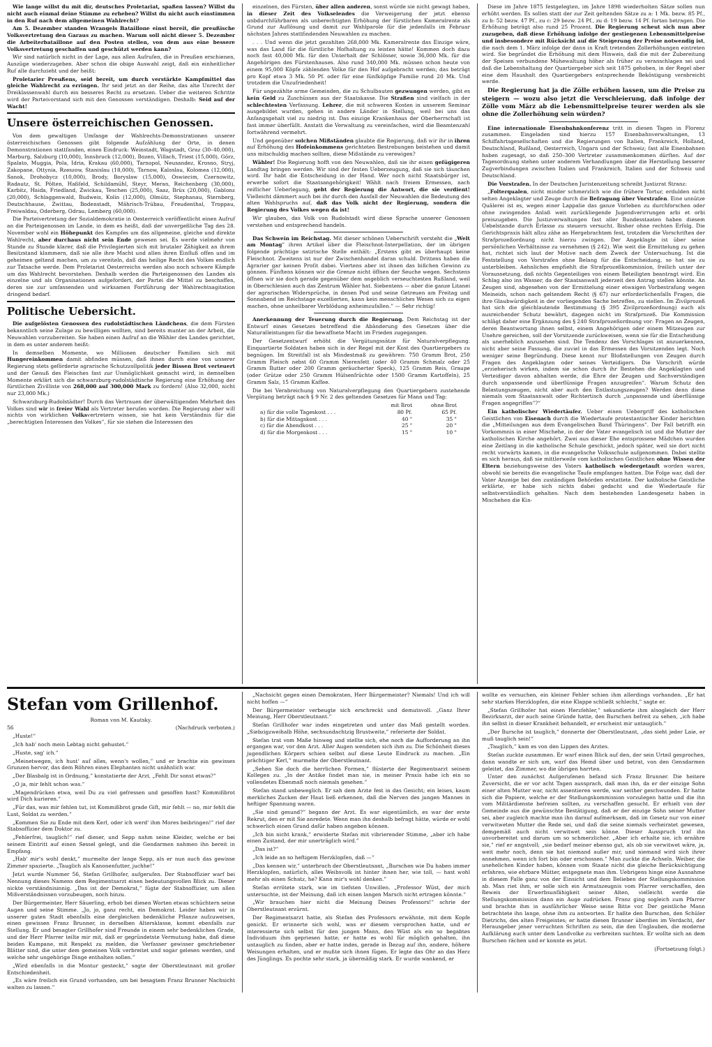Wie lange willst du mit dir, deutsches Proletariat, spaßen lassen? Willst du nicht auch einmal deine Stimme zu erheben? Willst du nicht auch einstimmen in den Ruf nach dem allgemeinen Wahlrecht?
Am 5. Dezember standen Wrangels Bataillone einst bereit, die preußische Volksvertretung den Garaus zu machen. Warum soll nicht dieser 5. Dezember die Arbeiterbataillone auf den Posten stellen, von dem aus eine bessere Volksvertretung geschaffen und geschützt werden kann?
Wir sind natürlich nicht in der Lage, aus allen Aufrufen, die in Preußen erschienen, Auszüge wiederzugeben. Aber schon die obige Auswahl zeigt, daß ein einheitlicher Ruf alle durchzieht und der heißt:
Proletarier Preußens, seid bereit, um durch verstärkte Kampfmittel das gleiche Wahlrecht zu erringen. Ihr seid jetzt an der Reihe, das alte Unrecht der Dreiklassenwahl durch ein besseres Recht zu ersetzen. Ueber die weiteren Schritte wird der Parteivorstand sich mit den Genossen verständigen. Deshalb: Seid auf der Wacht!
Unsere österreichischen Genossen.
Von dem gewaltigen Umfange der Wahlrechts-Demonstrationen unserer österreichischen Genossen gibt folgende Aufzählung der Orte, in denen Demonstrationen stattfanden, einen Eindruck: Weinstadt, Wagstadt, Graz (30–40,000), Marburg, Salzburg (10,000), Innsbruck (12,000), Bozen, Villach, Triest (15,000), Görz, Spalato, Muggia, Pola, Idria, Krakau (60,000), Tarnopol, Neusandez, Krosno, Stryj, Zakopane, Ottynia, Rzeszow, Stanislau (18,000), Tarnow, Kaloslau, Kolomea (12,000), Sanok, Drohobycz (10,000), Brody, Boryslaw (15,000), Oswiecim, Czernowitz, Radautz, St. Pölten, Haßfeld, Schildamühl, Steyr, Meran, Reichenberg (30,000), Karbitz, Haida, Friedland, Zwickau, Teschen (25,000), Saaz, Brüx (20,000), Gablonz (20,000), Schlaggenwald, Budweis, Kolin (12,000), Olmütz, Stephanau, Sternberg, Deutschhause, Zwittau, Bodenstadt, Mährisch-Trübau, Freudenthal, Troppau, Freiwaldau, Oderberg, Odrau, Lemberg (60,000).
Die Parteivertretung der Sozialdemokratie in Oesterreich veröffentlicht einen Aufruf an die Parteigenossen im Lande, in dem es heißt, daß der unvergeßliche Tag des 28. November wohl ein Höhepunkt des Kampfes um das allgemeine, gleiche und direkte Wahlrecht, aber durchaus nicht sein Ende gewesen sei. Es werde vielmehr von Stunde zu Stunde klarer, daß die Privilegierten sich mit brutaler Zähigkeit an ihrem Besitzstand klammern, daß sie alle ihre Macht und allen ihren Einfluß offen und im geheimen geltend machen, um zu vereiteln, daß das heilige Recht des Volkes endlich zur Tatsache werde. Dem Proletariat Oesterreichs werden also noch schwere Kämpfe um das Wahlrecht bevorstehen. Deshalb werden die Parteigenossen des Landes als einzelne und als Organisationen aufgefordert, der Partei die Mittel zu beschaffen, deren sie zur umfassenden und wirksamen Fortführung der Wahlrechtsagitation dringend bedarf.
Politische Uebersicht.
Die aufgelösten Genossen des rudolstädtischen Ländchens, die dem Fürsten bekanntlich seine Zulage zu bewilligen wollten, sind bereits munter an der Arbeit, die Neuwahlen vorzubereiten. Sie haben einen Aufruf an die Wähler des Landes gerichtet, in dem es unter anderem heißt:
In demselben Momente, wo Millionen deutscher Familien sich mit Hungereinkommen damit abfinden müssen, daß ihnen durch eine von unserer Regierung stets geförderte agrarische Schutzzollpolitik jeder Bissen Brot verteuert und der Genuß des Fleisches fast zur Unmöglichkeit gemacht wird, in demselben Momente erklärt sich die schwarzburg-rudolstädtische Regierung eine Erhöhung der fürstlichen Zivilliste von 268,000 auf 300,000 Mark zu fordern! (Also 32,000, nicht nur 23,000 Mk.)
Schwarzburg-Rudolstädter! Durch das Vertrauen der überwältigenden Mehrheit des Volkes sind wir in freier Wahl als Vertreter berufen worden. Die Regierung aber will nichts von wirklichen Volksvertretern wissen, sie hat kein Verständnis für die „berechtigten Interessen des Volkes“, für sie stehen die Interessen des
einzelnen, des Fürsten, über allen anderen, sonst würde sie nicht gewagt haben, in dieser Zeit des Volkselendes die Verweigerung der jetzt ebenso unbdurchführbaren als unberechtigten Erhöhung der fürstlichen Kameralrente als Grund zur Auflösung und damit zur Wahlparole für die jedenfalls im Februar nächsten Jahres stattfindenden Neuwahlen zu machen.
. . . Und wenn die jetzt gezahlten 268,000 Mk. Kameralrente das Einzige wäre, was das Land für die fürstliche Hofhaltung zu leisten hätte! Kommen doch dazu noch fast 40,000 Mk. für den Unterhalt der Schlösser, sowie 36,000 Mk. für die Angehörigen des Fürstenhauses. Also rund 340,000 Mk. müssen schon heute von einem 95,000 Köpfe zählenden Volke für den Hof aufgebracht werden; das beträgt pro Kopf etwa 3 Mk. 50 Pf. oder für eine fünfköpfige Familie rund 20 Mk. Und trotzdem die Unzufriedenheit!
Für ungezählte arme Gemeinden, die zu Schulbauten gezwungen werden, gibt es kein Geld zu Zuschüssen aus der Staatskasse. Die Straßen sind vielfach in der schlechtesten Verfassung. Lehrer, die mit schweren Kosten in unserem Seminar ausgebildet wurden, gehen in andere Länder in Stellung, weil bei uns das Anfangsgehalt viel zu niedrig ist. Das einzige Krankenhaus der Oberherrschaft ist fast immer überfüllt. Anstatt die Verwaltung zu vereinfachen, wird die Beamtenzahl fortwährend vermehrt.
Und gegenüber solchen Mißständen glaubte die Regierung, daß wir ihr in ihren auf Erhöhung des Hofeinkommens gerichteten Bestrebungen beistehen und damit uns mitschuldig machen sollten, diese Mißstände zu verewigen?
Wähler! Die Regierung hofft von den Neuwahlen, daß sie ihr einen gefügigeren Landtag bringen werden. Wir sind der festen Ueberzeugung, daß sie sich täuschen wird. Ihr habt die Entscheidung in der Hand. Wer noch nicht Staatsbürger ist, erwerbe sofort die Staatsangehörigkeit! Wählt nach freiem Ermessen, nach reiflicher Ueberlegung, gebt der Regierung die Antwort, die sie verdient! Vielleicht dämmert auch bei ihr durch den Ausfall der Neuwahlen die Bedeutung des alten Wahlspruchs auf, daß das Volk nicht der Regierung, sondern die Regierung des Volkes wegen da ist!
Wir glauben, das Volk von Rudolstadt wird diese Sprache unserer Genossen verstehen und entsprechend handeln.
Das Schwein im Reichstag. Mit dieser schönen Ueberschrift versteht die „Welt am Montag“ ihren Artikel über die Fleischnot-Interpellation, der im übrigen folgende prächtige satirische Stelle enthält: „Erstens gibt es überhaupt keine Fleischnot. Zweitens ist nur der Zwischenhandel daran schuld. Drittens haben die Agrarier gar keinen Profit dabei. Viertens aber ist ihnen das bißchen Gewinn zu gönnen. Fünftens können wir die Grenze nicht öffnen der Seuche wegen. Sechstens öffnen wir sie doch gerade gegenüber dem angeblich verseuchtesten Rußland, weil in Oberschlesien auch das Zentrum Wähler hat. Siebentens — aber die ganze Litanei der agrarischen Widersprüche, in denen Pod und seine Getreuen am Freitag und Sonnabend im Reichstage exzellierten, kann kein menschliches Wesen sich zu eigen machen, ohne unheilbarer Verblödung anheimzufallen.“ — Sehr richtig!
Anerkennung der Teuerung durch die Regierung. Dem Reichstag ist der Entwurf eines Gesetzes betreffend die Abänderung des Gesetzes über die Naturalleistungen für die bewaffnete Macht im Frieden zugegangen.
Der Gesetzentwurf erhöht die Vergütungssätze für Naturalverpflegung. Einquartierte Soldaten haben sich in der Regel mit der Kost des Quartiergebers zu begnügen. Im Streitfall ist als Mindestmaß zu gewähren: 750 Gramm Brot, 250 Gramm Fleisch nebst 60 Gramm Nierenfett (oder 40 Gramm Schmalz oder 25 Gramm Butter oder 200 Gramm geräucherter Speck), 125 Gramm Reis, Graupe (oder Grütze oder 250 Gramm Hülsenfrüchte oder 1500 Gramm Kartoffeln), 25 Gramm Salz, 15 Gramm Kaffee.
Die bei Verabreichung von Naturalverpflegung den Quartiergebern zustehende Vergütung beträgt nach § 9 Nr. 2 des geltenden Gesetzes für Mann und Tag:
| | mit Brot | ohne Brot |
| --- | --- | --- |
| a) für die volle Tageskost . . . | 80 Pf. | 65 Pf. |
| b) für die Mittagskost . . . | 40 " | 35 " |
| c) für die Abendkost . . . | 25 " | 20 " |
| d) für die Morgenkost . . . | 15 " | 10 " |
Diese im Jahre 1875 festgelegten, im Jahre 1898 wiederholten Sätze sollen nun erhöht werden. Es sollen statt der zur Zeit geltenden Sätze zu a: 1 Mk. bezw. 85 Pf., zu b: 52 bezw. 47 Pf., zu c: 29 bezw. 24 Pf., zu d: 19 bezw. 14 Pf. fortan betragen. Die Erhöhung beträgt also rund 25 Prozent. Die Regierung scheut sich nun aber zuzugeben, daß diese Erhöhung infolge der gestiegenen Lebensmittelpreise und insbesondere mit Rücksicht auf die Steigerung der Preise notwendig ist, die nach dem 1. März infolge der dann in Kraft tretenden Zollerhöhungen eintreten wird. Sie begründet die Erhöhung mit dem Hinweis, daß die mit der Zubereitung der Speisen verbundene Mühewaltung höher als früher zu veranschlagen sei und daß die Lebenshaltung der Quartiergeber sich seit 1875 gehoben, in der Regel aber eine dem Haushalt des Quartiergebers entsprechende Beköstigung verabreicht werde.
Die Regierung hat ja die Zölle erhöhen lassen, um die Preise zu steigern — wozu also jetzt die Verschleierung, daß infolge der Zölle vom März ab die Lebensmittelpreise teurer werden als sie ohne die Zollerhöhung sein würden?
Eine internationale Eisenbahnkonferenz tritt in diesen Tagen in Florenz zusammen. Eingeladen sind hierzu 157 Eisenbahnverwaltungen, 13 Schiffahrtsgesellschaften und die Regierungen von Italien, Frankreich, Holland, Deutschland, Rußland, Oesterreich, Ungarn und der Schweiz; fast alle Eisenbahnen haben zugesagt, so daß 250–300 Vertreter zusammenkommen dürften. Auf der Tagesordnung stehen unter anderem Verhandlungen über die Herstellung besserer Zugverbindungen zwischen Italien und Frankreich, Italien und der Schweiz und Deutschland.
Die Vorstrafen. In der Deutschen Juristenzeitung schreibt Justizrat Stranz:
„Folterqualen, nicht minder schmerzlich wie die frühere Tortur, erdulden nicht selten Angeklagter und Zeuge durch die Befragung über Vorstrafen. Eine unnütze Quälerei ist es, wegen einer Lappalie das ganze Vorleben zu durchforschen oder ohne zwingenden Anlaß weit zurückliegende Jugendverirrungen arbi et orbi preiszugeben. Die Justizverwaltungen fast aller Bundesstaaten haben diesem Uebelstande durch Erlasse zu steuern versucht. Bisher ohne rechten Erfolg. Die Gerichtspraxis hält allzu zähe an Hergebrachtem fest, trotzdem die Vorschriften der Strafprozeßordnung nicht hierzu zwingen. Der Angeklagte ist über seine persönlichen Verhältnisse zu vernehmen (§ 242). Wie weit die Ermittelung zu gehen hat, richtet sich laut der Motive nach dem Zweck der Untersuchung. Ist die Feststellung von Vorstrafen ohne Belang für die Entscheidung, so hat sie zu unterbleiben. Aehnliches empfiehlt die Strafprozeßkommission, freilich unter der Voraussetzung, daß nichts Gegenteiliges von einem Beteiligten beantragt wird. Ein Schlag also ins Wasser, da der Staatsanwalt jederzeit den Antrag stellen könnte. An Zeugen sind, abgesehen von der Ermittelung einer etwaigen Vorbestrafung wegen Meineids, schon nach geltendem Recht (§ 67) nur erforderlichenfalls Fragen, die ihre Glaubwürdigkeit in der vorliegenden Sache betreffen, zu stellen. Im Zivilprozeß hat sich die gleichlautende Bestimmung (§ 395 Zivilprozeßordnung) auch als ausreichender Schutz bewährt, dagegen nicht im Strafprozeß. Die Kommission schlägt daher eine Ergänzung des § 240 Strafprozeßordnung vor: Fragen an Zeugen, deren Beantwortung ihnen selbst, einem Angehörigen oder einem Mitzeugen zur Unehre gereichen, soll der Vorsitzende zurückweisen, wenn sie für die Entscheidung als unerheblich anzusehen sind. Die Tendenz des Vorschlages ist anzuerkennen, nicht aber seine Fassung, die zuviel in das Ermessen des Vorsitzenden legt. Noch weniger seine Begründung. Diese kennt nur Bloßstellungen von Zeugen durch Fragen des Angeklagten oder seines Verteidigers. Die Vorschrift würde „erzieherisch wirken, indem sie schon durch ihr Bestehen die Angeklagten und Verteidiger davon abhalten werde, die Ehre der Zeugen und Sachverständigen durch unpassende und überflüssige Fragen anzugreifen“. Warum Schutz den Belastungszeugen, nicht aber auch den Entlastungszeugen? Werden denn diese niemals vom Staatsanwalt oder Richtertisch durch „unpassende und überflüssige Fragen angegriffen“?“
Ein katholischer Wiedertäufer. Ueber einen Uebergriff des katholischen Geistlichen von Eisenach durch die Wiedertaufe protestantischer Kinder berichten die „Mitteilungen aus dem Evangelischen Bund Thüringens“. Der Fall betrifft ein Vorkommnis in einer Mischehe, in der der Vater evangelisch ist und die Mutter der katholischen Kirche angehört. Zwei aus dieser Ehe entsprossene Mädchen wurden eine Zeitlang in die katholische Schule geschickt, jedoch später, weil sie dort nicht recht vorwärts kamen, in die evangelische Volksschule aufgenommen. Dabei stellte es sich heraus, daß sie mittlerweile vom katholischen Geistlichen ohne Wissen der Eltern beziehungsweise des Vaters katholisch wiedergetauft worden waren, obwohl sie bereits die evangelische Taufe empfangen hatten. Die Folge war, daß der Vater Anzeige bei den zuständigen Behörden erstattete. Der katholische Geistliche erklärte, er habe sich nichts dabei gedacht und die Wiedertaufe für selbstverständlich gehalten. Nach dem bestehenden Landesgesetz haben in Mischehen die Kin-
Stefan vom Grillenhof.
Roman von M. Kautsky.
56 (Nachdruck verboten.)
„Huste!“
„Ich hab' noch mein Lebtag nicht gehustet.“
„Huste, sag' ich.“
„Meinetwegen, ich hust' auf alles, wenn's wollen,“ und er brachte ein gewisses Grunzen hervor, das dem Röhren eines Elephanten nicht unähnlich war.
„Der Blasbalg ist in Ordnung,“ konstatierte der Arzt. „Fehlt Dir sonst etwas?“
„O ja, mir fehlt schon was.“
„Magendrücken etwa, weil Du zu viel gefressen und gesoffen hast? Kommißbrot wird Dich kurieren.“
„Für das, was mir fehlen tut, ist Kommißbrot grade Gift, mir fehlt — no, mir fehlt die Lust, Soldat zu werden.“
„Kommen Sie zu Ende mit dem Kerl, oder ich werd' ihm Mores beibringen!“ rief der Stabsoffizier dem Doktor zu.
„Fehlerfrei, tauglich!“ rief dieser, und Sepp nahm seine Kleider, welche er bei seinem Eintritt auf einen Sessel gelegt, und die Gendarmen nahmen ihn bereit in Empfang.
„Hab' mir's wohl denkt,“ murmelte der lange Sepp, als er nun auch das gewisse Zimmer spazierte. „Tauglich als Kanonenfutter, juchhe!“
Jetzt wurde Nummer 56, Stefan Grillhofer, aufgerufen. Der Stabsoffizier warf bei Nennung dieses Namens dem Regimentsarzt einen bedeutungsvollen Blick zu. Dieser nickte verständnisinnig. „Das ist der Demokrat,“ fügte der Stabsoffizier, um allen Mißverständnissen vorzubeugen, noch hinzu.
Der Bürgermeister, Herr Säuerling, erhob bei diesen Worten etwas schüchtern seine Augen und seine Stimme. „Jo, jo, ganz recht, ein Demokrat. Leider haben wir in unserer guten Stadt ebenfalls eine dergleichen bedenkliche Pflanze aufzuweisen, einen gewissen Franz Brunner, in derselben Altersklasse, kommt ebenfalls zur Stellung. Er und besagter Grillhofer sind Freunde in einem sehr bedenklichen Grade, und der Herr Pfarrer teilte mir mit, daß er gegründetste Vermutung habe, daß diese beiden Kumpane, mit Respekt zu melden, die Verfasser gewisser geschriebener Blätter sind, die unter dem gemeinen Volk verbreitet und sogar gelesen werden, und welche sehr ungehörige Dinge enthalten sollen.“
„Wird ebenfalls in die Montur gesteckt,“ sagte der Oberstleutnant mit großer Entschiedenheit.
„Es wäre freilich ein Grund vorhanden, um bei besagtem Franz Brunner Nachsicht walten zu lassen.“
„Nachsicht gegen einen Demokraten, Herr Bürgermeister? Niemals! Und ich will nicht hoffen —“
Der Bürgermeister verbeugte sich erschreckt und demutsvoll. „Ganz Ihrer Meinung, Herr Oberstleutnant.“
Stefan Grillhofer war indes eingetreten und unter das Maß gestellt worden. „Siebzigzweihalb Höhe, sechsundachtzig Brustweite,“ referierte der Soldat.
Stefan trat vom Maße hinweg und stellte sich, ehe noch die Aufforderung an ihn ergangen war, vor den Arzt. Aller Augen wendeten sich ihm zu. Die Schönheit dieses jugendlichen Körpers schien selbst auf diese Leute Eindruck zu machen. „Ein prächtiger Kerl,“ murmelte der Oberstleutnant.
„Sehen Sie doch die herrlichen Formen,“ flüsterte der Regimentsarzt seinem Kollegen zu. „In der Antike findet man sie, in meiner Praxis habe ich ein so vollendetes Ebenmaß noch niemals gesehen.“
Stefan stand unbeweglich. Er sah dem Arzte fest in das Gesicht; ein leises, kaum merkliches Zucken der Haut ließ erkennen, daß die Nerven des jungen Mannes in heftiger Spannung waren.
„Sie sind gesund?“ begann der Arzt. Es war eigentümlich, es war der erste Rekrut, den er mit Sie anredete. Wenn man ihn deshalb befragt hätte, würde er wohl schwerlich einen Grund dafür haben angeben können.
„Ich bin nicht krank,“ erwiderte Stefan mit vibrierender Stimme, „aber ich habe einen Zustand, der mir unerträglich wird.“
„Das ist?“
„Ich leide an so heftigem Herzklopfen, daß —“
„Das kennen wir,“ unterbrach der Oberstleutnant, „Burschen wie Du haben immer Herzklopfen, natürlich, alles Weibsvolk ist hinter ihnen her, wie toll, — hast wohl mehr als einen Schatz, he? Kann mir's wohl denken.“
Stefan errötete stark, wie im tiefsten Unwillen. „Professor Wüst, der mich untersuchte, ist der Meinung, daß ich einen langen Marsch nicht ertragen könnte.“
„Wir brauchen hier nicht die Meinung Deines Professors!“ schrie der Oberstleutnant erzürnt.
Der Regimentsarzt hatte, als Stefan des Professors erwähnte, mit dem Kopfe genickt. Er erinnerte sich wohl, was er diesem versprochen hatte, und er interessierte sich selbst für den jungen Mann, den Wüst als ein so begabtes Individuum ihm gepriesen hatte; er hatte es wohl für möglich gehalten, ihn untauglich zu finden, aber er hatte indes, gerade in Bezug auf ihn, andere, höhere Weisungen erhalten, und er mußte sich ihnen fügen. Er legte das Ohr an das Herz des Jünglings. Es pochte sehr stark, ja übermäßig stark. Er wurde wankend, er
wollte es versuchen, ein kleiner Fehler schien ihm allerdings vorhanden. „Er hat sehr starkes Herzklopfen, die eine Klappe schließt schlecht,“ sagte er.
„Stefan Grillhofer hat einen Herzfehler,“ sekundierte ihm alsogleich der Herr Bezirksarzt, der auch seine Gründe hatte, den Burschen befreit zu sehen, „ich habe ihn selbst in dieser Krankheit behandelt, er erscheint mir untauglich.“
„Der Bursche ist tauglich,“ donnerte der Oberstleutnant, „das sieht jeder Laie, er muß tauglich sein!“
„Tauglich,“ kam es von den Lippen des Arztes.
Stefan zuckte zusammen. Er warf einen Blick auf den, der sein Urteil gesprochen, dann wandte er sich um, warf das Hemd über und betrat, von den Gensdarmen geleitet, das Zimmer, wo die übrigen harrten.
Unter den zunächst Aufgerufenen befand sich Franz Brunner. Die heitere Zuversicht, die er vor acht Tagen aussprach, daß man ihn, da er der einzige Sohn einer alten Mutter war, nicht assentieren werde, war seither geschwunden. Er hatte sich die Papiere, welche er der Stellungskommission vorzulegen hatte und die ihn vom Militärdienste befreien sollten, zu verschaffen gesucht. Er erhielt von der Gemeinde aus die gewünschte Bestätigung, daß er der einzige Sohn seiner Mutter sei, aber zugleich machte man ihn darauf aufmerksam, daß im Gesetz nur von einer verwitweten Mutter die Rede sei, und daß die seine niemals verheiratet gewesen, demgemäß auch nicht verwitwet sein könne. Dieser Ausspruch traf ihn unvorbereitet und darum um so schmerzlicher. „Aber ich erhalte sie, ich ernähre sie,“ rief er angstvoll; „sie bedarf meiner ebenso gut, als ob sie verwitwet wäre, ja, weit mehr noch, denn sie hat niemand außer mir, und niemand wird sich ihrer annehmen, wenn ich fort bin oder erschossen.“ Man zuckte die Achseln. Weiber, die unehelichen Kinder haben, können vom Staate nicht die gleiche Berücksichtigung erfahren, wie ehrbare Mütter, entgegnete man ihm. Uebrigens hinge eine Ausnahme in diesem Falle ganz von der Einsicht und dem Belieben der Stellungskommission ab. Man riet ihm, er solle sich ein Armutszeugnis vom Pfarrer verschaffen, den Beweis der Erwerbsunfähigkeit seiner Alten, vielleicht werde die Stellungskommission dann ein Auge zudrücken. Franz ging sogleich zum Pfarrer und brachte ihm in ausführlicher Weise seine Bitte vor. Der geistliche Mann betrachtete ihn lange, ohne ihm zu antworten. Er haßte den Burschen, den Schüler Dietrichs, des alten Freigeistes; er hatte diesen Brunner überdies im Verdacht, der Herausgeber jener verruchten Schriften zu sein, die den Unglauben, die moderne Aufklärung auch unter dem Landvolke zu verbreiten suchten. Er wollte sich an dem Burschen rächen und er konnte es jetzt.
(Fortsetzung folgt.)